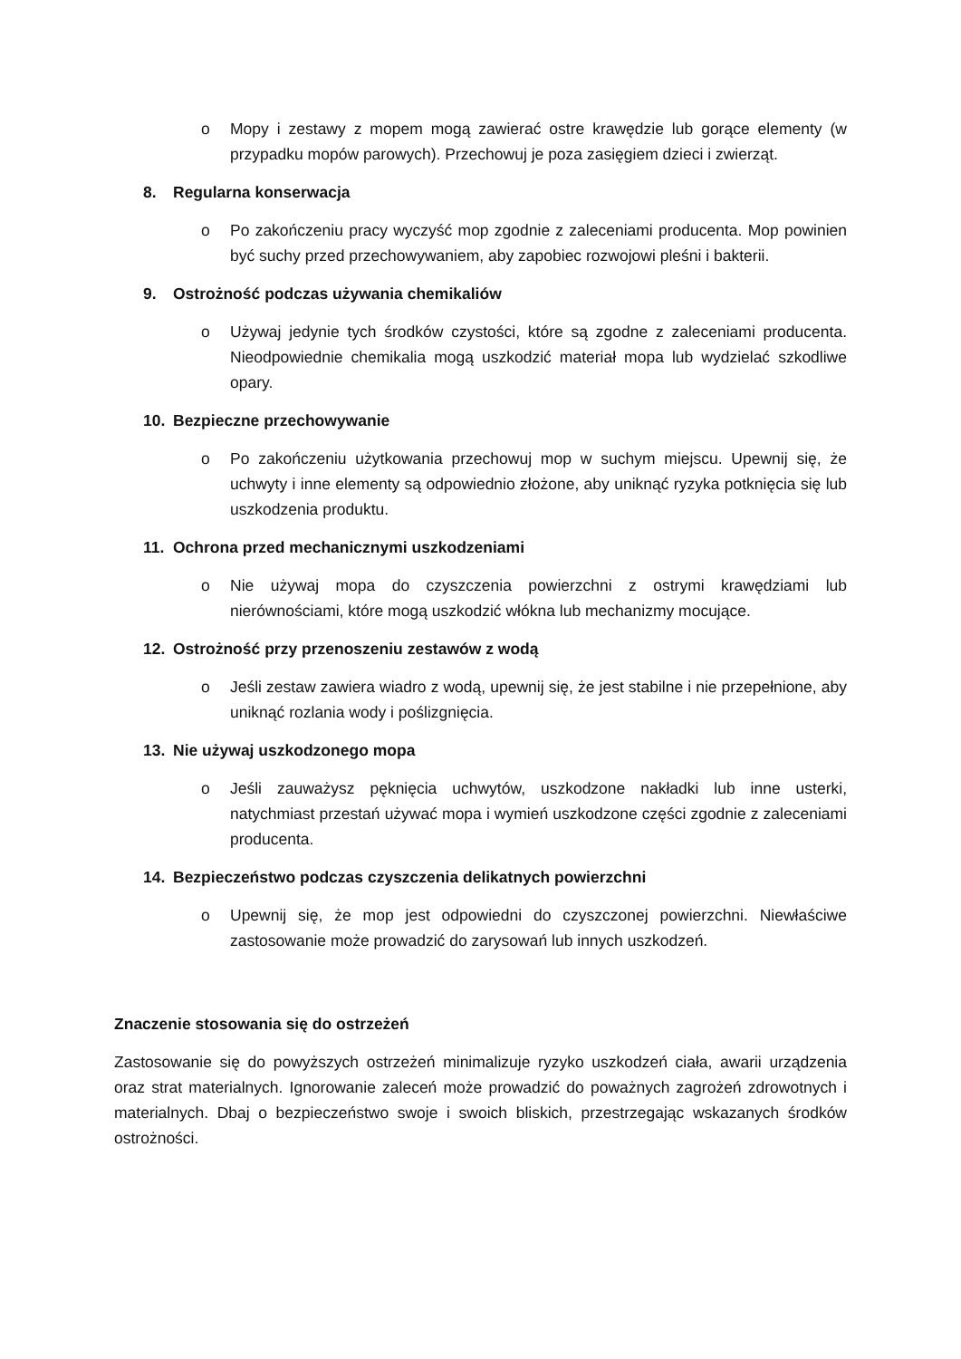o Mopy i zestawy z mopem mogą zawierać ostre krawędzie lub gorące elementy (w przypadku mopów parowych). Przechowuj je poza zasięgiem dzieci i zwierząt.
8. Regularna konserwacja
o Po zakończeniu pracy wyczyść mop zgodnie z zaleceniami producenta. Mop powinien być suchy przed przechowywaniem, aby zapobiec rozwojowi pleśni i bakterii.
9. Ostrożność podczas używania chemikaliów
o Używaj jedynie tych środków czystości, które są zgodne z zaleceniami producenta. Nieodpowiednie chemikalia mogą uszkodzić materiał mopa lub wydzielać szkodliwe opary.
10. Bezpieczne przechowywanie
o Po zakończeniu użytkowania przechowuj mop w suchym miejscu. Upewnij się, że uchwyty i inne elementy są odpowiednio złożone, aby uniknąć ryzyka potknięcia się lub uszkodzenia produktu.
11. Ochrona przed mechanicznymi uszkodzeniami
o Nie używaj mopa do czyszczenia powierzchni z ostrymi krawędziami lub nierównościami, które mogą uszkodzić włókna lub mechanizmy mocujące.
12. Ostrożność przy przenoszeniu zestawów z wodą
o Jeśli zestaw zawiera wiadro z wodą, upewnij się, że jest stabilne i nie przepełnione, aby uniknąć rozlania wody i poślizgnięcia.
13. Nie używaj uszkodzonego mopa
o Jeśli zauważysz pęknięcia uchwytów, uszkodzone nakładki lub inne usterki, natychmiast przestań używać mopa i wymień uszkodzone części zgodnie z zaleceniami producenta.
14. Bezpieczeństwo podczas czyszczenia delikatnych powierzchni
o Upewnij się, że mop jest odpowiedni do czyszczonej powierzchni. Niewłaściwe zastosowanie może prowadzić do zarysowań lub innych uszkodzeń.
Znaczenie stosowania się do ostrzeżeń
Zastosowanie się do powyższych ostrzeżeń minimalizuje ryzyko uszkodzeń ciała, awarii urządzenia oraz strat materialnych. Ignorowanie zaleceń może prowadzić do poważnych zagrożeń zdrowotnych i materialnych. Dbaj o bezpieczeństwo swoje i swoich bliskich, przestrzegając wskazanych środków ostrożności.